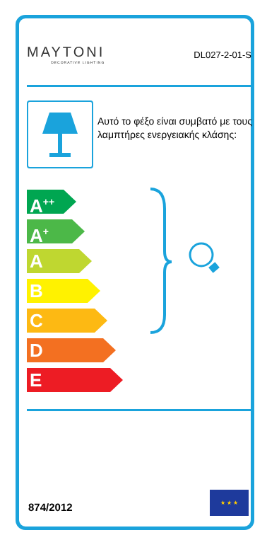MAYTONI
DECORATIVE LIGHTING
DL027-2-01-S
Αυτό το φέξο είναι συμβατό με τους λαμπτήρες ενεργειακής κλάσης:
A<sup>++</sup>
A<sup>+</sup>
A
B
C
D
E
874/2012
★ ★ ★